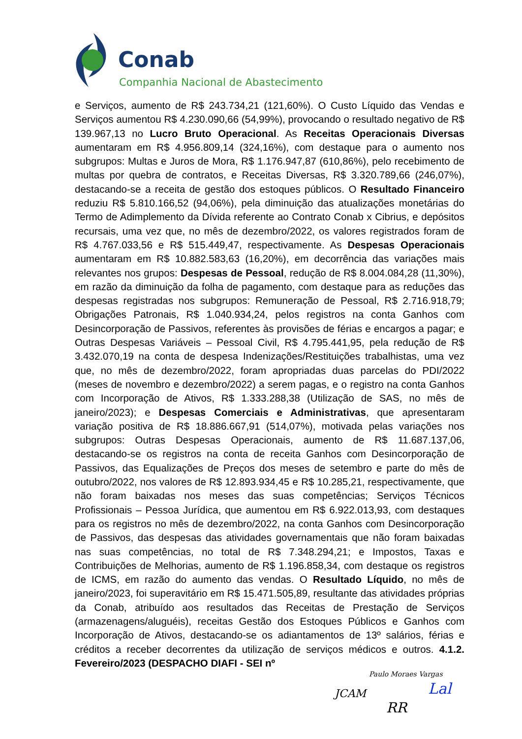Conab
Companhia Nacional de Abastecimento
e Serviços, aumento de R$ 243.734,21 (121,60%). O Custo Líquido das Vendas e Serviços aumentou R$ 4.230.090,66 (54,99%), provocando o resultado negativo de R$ 139.967,13 no Lucro Bruto Operacional. As Receitas Operacionais Diversas aumentaram em R$ 4.956.809,14 (324,16%), com destaque para o aumento nos subgrupos: Multas e Juros de Mora, R$ 1.176.947,87 (610,86%), pelo recebimento de multas por quebra de contratos, e Receitas Diversas, R$ 3.320.789,66 (246,07%), destacando-se a receita de gestão dos estoques públicos. O Resultado Financeiro reduziu R$ 5.810.166,52 (94,06%), pela diminuição das atualizações monetárias do Termo de Adimplemento da Dívida referente ao Contrato Conab x Cibrius, e depósitos recursais, uma vez que, no mês de dezembro/2022, os valores registrados foram de R$ 4.767.033,56 e R$ 515.449,47, respectivamente. As Despesas Operacionais aumentaram em R$ 10.882.583,63 (16,20%), em decorrência das variações mais relevantes nos grupos: Despesas de Pessoal, redução de R$ 8.004.084,28 (11,30%), em razão da diminuição da folha de pagamento, com destaque para as reduções das despesas registradas nos subgrupos: Remuneração de Pessoal, R$ 2.716.918,79; Obrigações Patronais, R$ 1.040.934,24, pelos registros na conta Ganhos com Desincorporação de Passivos, referentes às provisões de férias e encargos a pagar; e Outras Despesas Variáveis – Pessoal Civil, R$ 4.795.441,95, pela redução de R$ 3.432.070,19 na conta de despesa Indenizações/Restituições trabalhistas, uma vez que, no mês de dezembro/2022, foram apropriadas duas parcelas do PDI/2022 (meses de novembro e dezembro/2022) a serem pagas, e o registro na conta Ganhos com Incorporação de Ativos, R$ 1.333.288,38 (Utilização de SAS, no mês de janeiro/2023); e Despesas Comerciais e Administrativas, que apresentaram variação positiva de R$ 18.886.667,91 (514,07%), motivada pelas variações nos subgrupos: Outras Despesas Operacionais, aumento de R$ 11.687.137,06, destacando-se os registros na conta de receita Ganhos com Desincorporação de Passivos, das Equalizações de Preços dos meses de setembro e parte do mês de outubro/2022, nos valores de R$ 12.893.934,45 e R$ 10.285,21, respectivamente, que não foram baixadas nos meses das suas competências; Serviços Técnicos Profissionais – Pessoa Jurídica, que aumentou em R$ 6.922.013,93, com destaques para os registros no mês de dezembro/2022, na conta Ganhos com Desincorporação de Passivos, das despesas das atividades governamentais que não foram baixadas nas suas competências, no total de R$ 7.348.294,21; e Impostos, Taxas e Contribuições de Melhorias, aumento de R$ 1.196.858,34, com destaque os registros de ICMS, em razão do aumento das vendas. O Resultado Líquido, no mês de janeiro/2023, foi superavitário em R$ 15.471.505,89, resultante das atividades próprias da Conab, atribuído aos resultados das Receitas de Prestação de Serviços (armazenagens/aluguéis), receitas Gestão dos Estoques Públicos e Ganhos com Incorporação de Ativos, destacando-se os adiantamentos de 13º salários, férias e créditos a receber decorrentes da utilização de serviços médicos e outros. 4.1.2. Fevereiro/2023 (DESPACHO DIAFI - SEI nº
JCAM
Paulo Moraes Vargas
RR
Lal